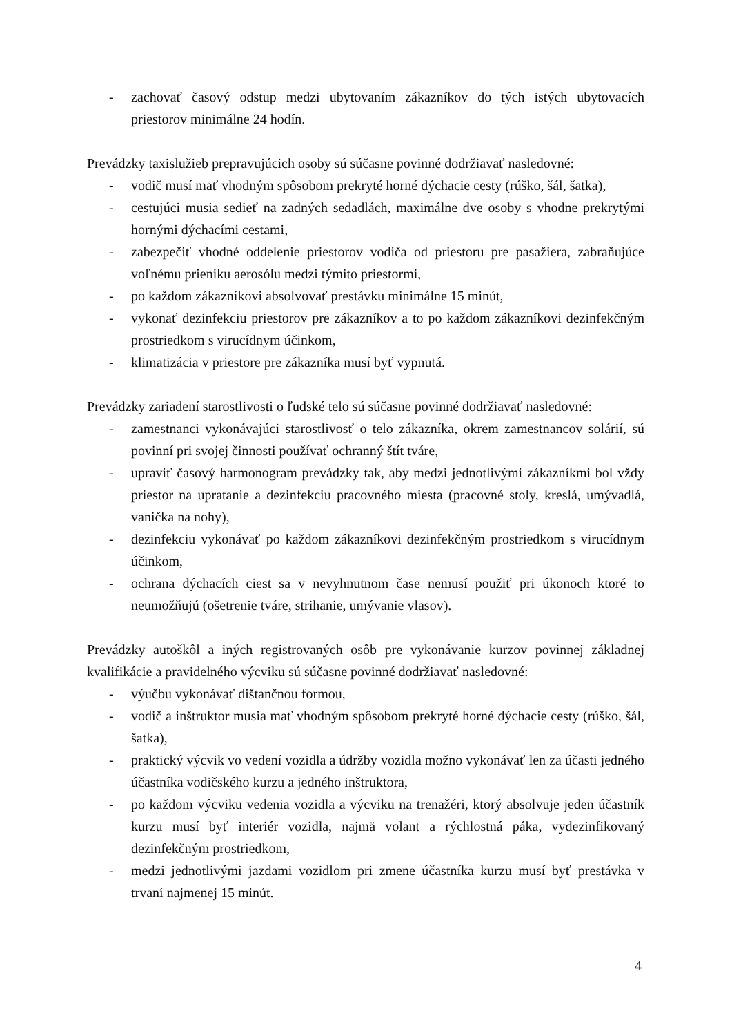- zachovať časový odstup medzi ubytovaním zákazníkov do tých istých ubytovacích priestorov minimálne 24 hodín.
Prevádzky taxislužieb prepravujúcich osoby sú súčasne povinné dodržiavať nasledovné:
- vodič musí mať vhodným spôsobom prekryté horné dýchacie cesty (rúško, šál, šatka),
- cestujúci musia sedieť na zadných sedadlách, maximálne dve osoby s vhodne prekrytými hornými dýchacími cestami,
- zabezpečiť vhodné oddelenie priestorov vodiča od priestoru pre pasažiera, zabraňujúce voľnému prieniku aerosólu medzi týmito priestormi,
- po každom zákazníkovi absolvovať prestávku minimálne 15 minút,
- vykonať dezinfekciu priestorov pre zákazníkov a to po každom zákazníkovi dezinfekčným prostriedkom s virucídnym účinkom,
- klimatizácia v priestore pre zákazníka musí byť vypnutá.
Prevádzky zariadení starostlivosti o ľudské telo sú súčasne povinné dodržiavať nasledovné:
- zamestnanci vykonávajúci starostlivosť o telo zákazníka, okrem zamestnancov solárií, sú povinní pri svojej činnosti používať ochranný štít tváre,
- upraviť časový harmonogram prevádzky tak, aby medzi jednotlivými zákazníkmi bol vždy priestor na upratanie a dezinfekciu pracovného miesta (pracovné stoly, kreslá, umývadlá, vanička na nohy),
- dezinfekciu vykonávať po každom zákazníkovi dezinfekčným prostriedkom s virucídnym účinkom,
- ochrana dýchacích ciest sa v nevyhnutnom čase nemusí použiť pri úkonoch ktoré to neumožňujú (ošetrenie tváre, strihanie, umývanie vlasov).
Prevádzky autoškôl a iných registrovaných osôb pre vykonávanie kurzov povinnej základnej kvalifikácie a pravidelného výcviku sú súčasne povinné dodržiavať nasledovné:
- výučbu vykonávať dištančnou formou,
- vodič a inštruktor musia mať vhodným spôsobom prekryté horné dýchacie cesty (rúško, šál, šatka),
- praktický výcvik vo vedení vozidla a údržby vozidla možno vykonávať len za účasti jedného účastníka vodičského kurzu a jedného inštruktora,
- po každom výcviku vedenia vozidla a výcviku na trenažéri, ktorý absolvuje jeden účastník kurzu musí byť interiér vozidla, najmä volant a rýchlostná páka, vydezinfikovaný dezinfekčným prostriedkom,
- medzi jednotlivými jazdami vozidlom pri zmene účastníka kurzu musí byť prestávka v trvaní najmenej 15 minút.
4